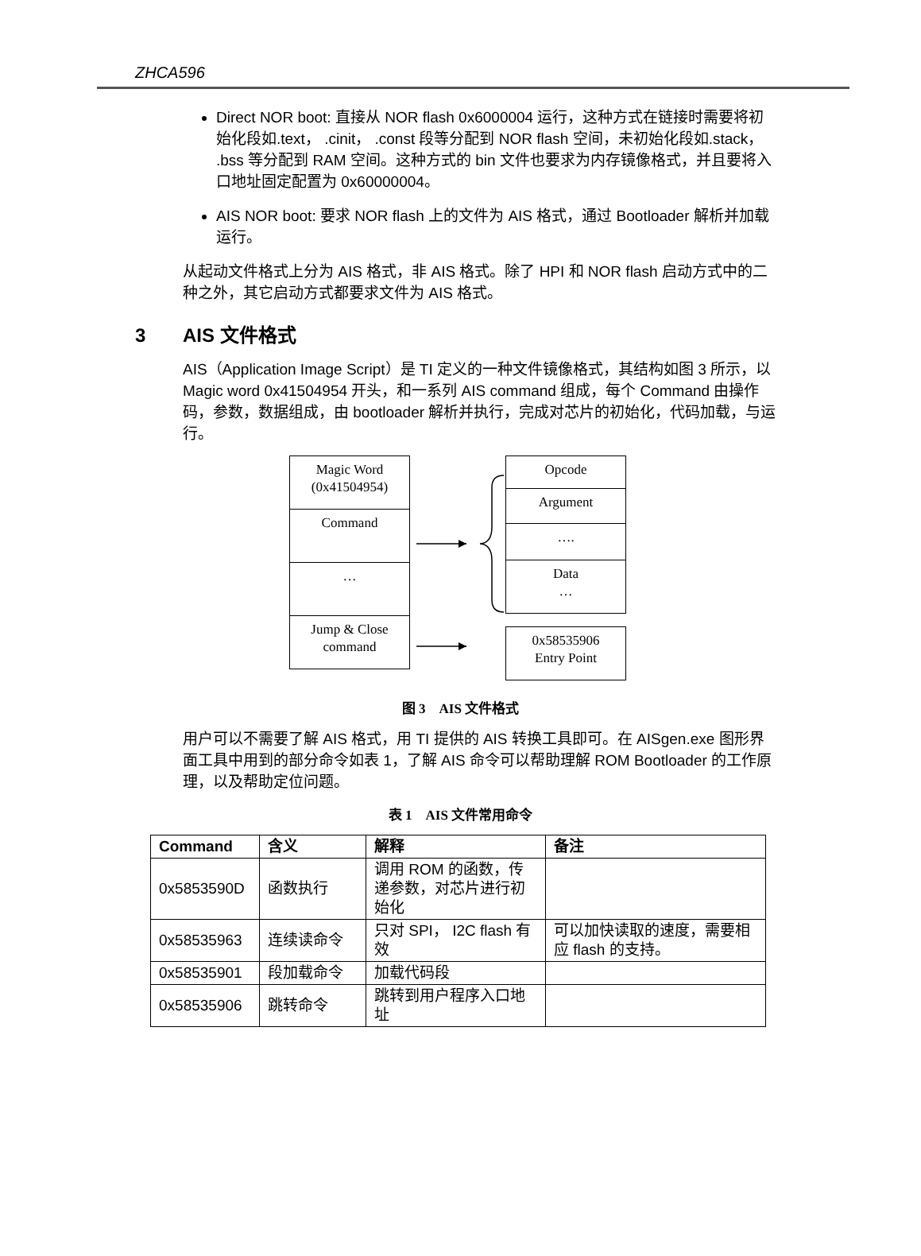ZHCA596
Direct NOR boot: 直接从 NOR flash 0x6000004 运行，这种方式在链接时需要将初始化段如.text， .cinit， .const 段等分配到 NOR flash 空间，未初始化段如.stack， .bss 等分配到 RAM 空间。这种方式的 bin 文件也要求为内存镜像格式，并且要将入口地址固定配置为 0x60000004。
AIS NOR boot: 要求 NOR flash 上的文件为 AIS 格式，通过 Bootloader 解析并加载运行。
从起动文件格式上分为 AIS 格式，非 AIS 格式。除了 HPI 和 NOR flash 启动方式中的二种之外，其它启动方式都要求文件为 AIS 格式。
3 AIS 文件格式
AIS（Application Image Script）是 TI 定义的一种文件镜像格式，其结构如图 3 所示，以 Magic word 0x41504954 开头，和一系列 AIS command 组成，每个 Command 由操作码，参数，数据组成，由 bootloader 解析并执行，完成对芯片的初始化，代码加载，与运行。
Magic Word
(0x41504954)
Command
…
Jump & Close
command
Opcode
Argument
….
Data
…
0x58535906
Entry Point
图 3　AIS 文件格式
用户可以不需要了解 AIS 格式，用 TI 提供的 AIS 转换工具即可。在 AISgen.exe 图形界面工具中用到的部分命令如表 1，了解 AIS 命令可以帮助理解 ROM Bootloader 的工作原理，以及帮助定位问题。
表 1　AIS 文件常用命令
| Command | 含义 | 解释 | 备注 |
| --- | --- | --- | --- |
| 0x5853590D | 函数执行 | 调用 ROM 的函数，传递参数，对芯片进行初始化 | |
| 0x58535963 | 连续读命令 | 只对 SPI， I2C flash 有效 | 可以加快读取的速度，需要相应 flash 的支持。 |
| 0x58535901 | 段加载命令 | 加载代码段 | |
| 0x58535906 | 跳转命令 | 跳转到用户程序入口地址 | |